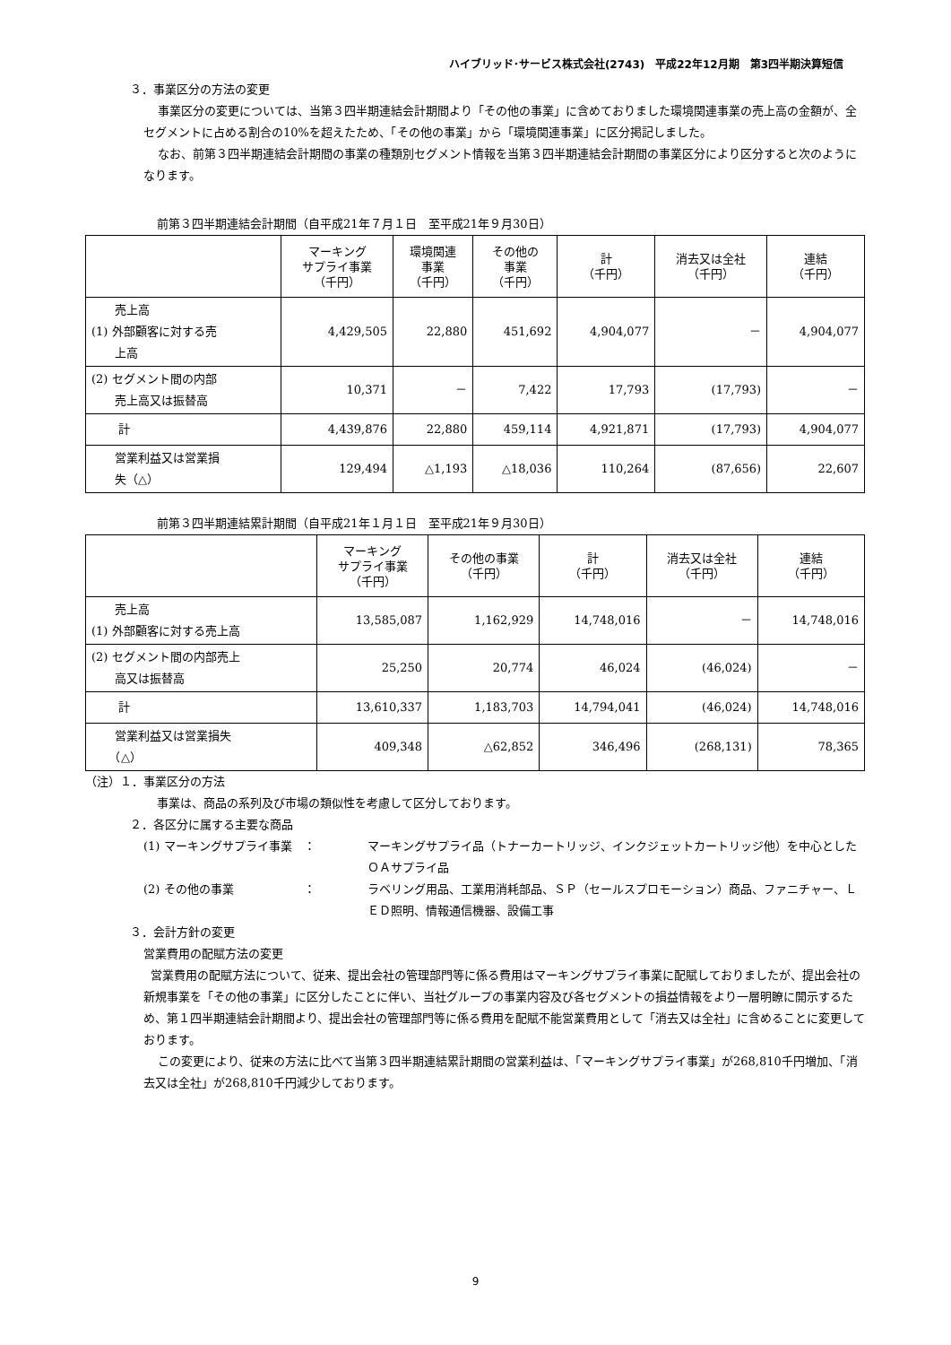ハイブリッド･サービス株式会社(2743)　平成22年12月期　第3四半期決算短信
３．事業区分の方法の変更
事業区分の変更については、当第３四半期連結会計期間より「その他の事業」に含めておりました環境関連事業の売上高の金額が、全セグメントに占める割合の10%を超えたため、「その他の事業」から「環境関連事業」に区分掲記しました。
なお、前第３四半期連結会計期間の事業の種類別セグメント情報を当第３四半期連結会計期間の事業区分により区分すると次のようになります。
前第３四半期連結会計期間（自平成21年７月１日　至平成21年９月30日）
| | マーキング サプライ事業 （千円） | 環境関連 事業 （千円） | その他の 事業 （千円） | 計 （千円） | 消去又は全社 （千円） | 連結 （千円） |
| --- | --- | --- | --- | --- | --- | --- |
| 売上高 (1) 外部顧客に対する売 上高 | 4,429,505 | 22,880 | 451,692 | 4,904,077 | － | 4,904,077 |
| (2) セグメント間の内部 売上高又は振替高 | 10,371 | － | 7,422 | 17,793 | (17,793) | － |
| 計 | 4,439,876 | 22,880 | 459,114 | 4,921,871 | (17,793) | 4,904,077 |
| 営業利益又は営業損 失（△） | 129,494 | △1,193 | △18,036 | 110,264 | (87,656) | 22,607 |
前第３四半期連結累計期間（自平成21年１月１日　至平成21年９月30日）
| | マーキング サプライ事業 （千円） | その他の事業 （千円） | 計 （千円） | 消去又は全社 （千円） | 連結 （千円） |
| --- | --- | --- | --- | --- | --- |
| 売上高 (1) 外部顧客に対する売上高 | 13,585,087 | 1,162,929 | 14,748,016 | － | 14,748,016 |
| (2) セグメント間の内部売上 高又は振替高 | 25,250 | 20,774 | 46,024 | (46,024) | － |
| 計 | 13,610,337 | 1,183,703 | 14,794,041 | (46,024) | 14,748,016 |
| 営業利益又は営業損失 （△） | 409,348 | △62,852 | 346,496 | (268,131) | 78,365 |
（注）１．事業区分の方法
事業は、商品の系列及び市場の類似性を考慮して区分しております。
２．各区分に属する主要な商品
(1) マーキングサプライ事業　： マーキングサプライ品（トナーカートリッジ、インクジェットカートリッジ他）を中心としたＯＡサプライ品
(2) その他の事業　　　　　　： ラベリング用品、工業用消耗部品、ＳＰ（セールスプロモーション）商品、ファニチャー、ＬＥＤ照明、情報通信機器、設備工事
３．会計方針の変更
営業費用の配賦方法の変更
営業費用の配賦方法について、従来、提出会社の管理部門等に係る費用はマーキングサプライ事業に配賦しておりましたが、提出会社の新規事業を「その他の事業」に区分したことに伴い、当社グループの事業内容及び各セグメントの損益情報をより一層明瞭に開示するため、第１四半期連結会計期間より、提出会社の管理部門等に係る費用を配賦不能営業費用として「消去又は全社」に含めることに変更しております。
この変更により、従来の方法に比べて当第３四半期連結累計期間の営業利益は、「マーキングサプライ事業」が268,810千円増加、「消去又は全社」が268,810千円減少しております。
9